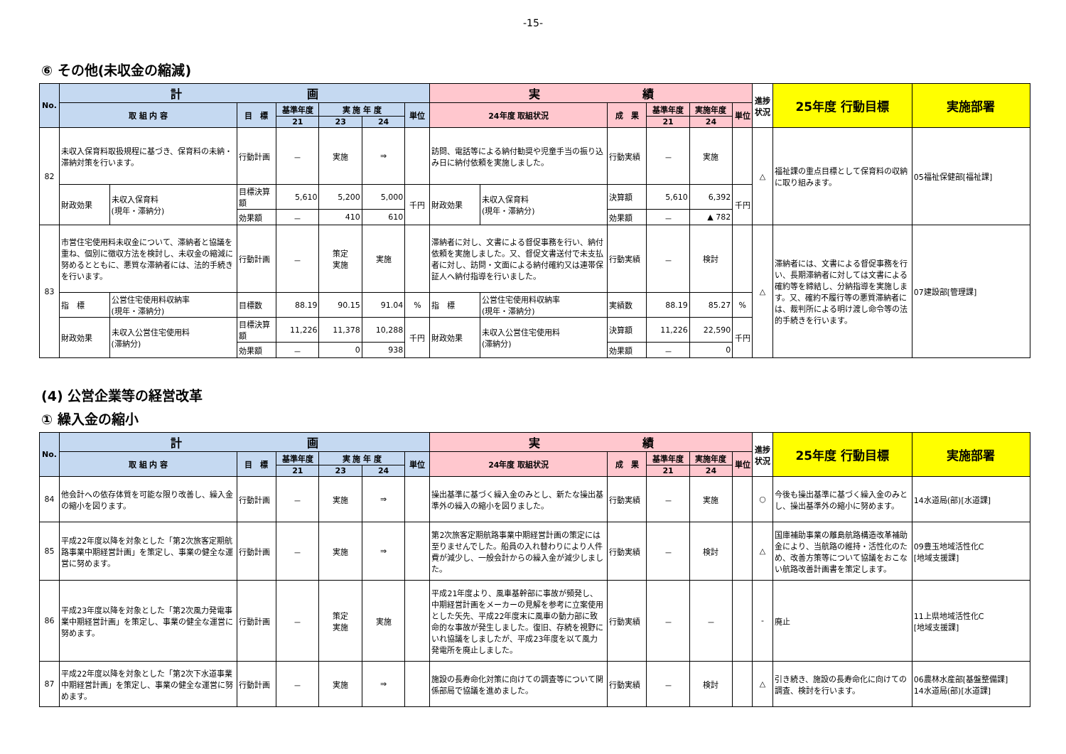-15-
⑥ その他(未収金の縮減)
| No. | 計 画 | | | | | | | 実 績 | | | | | | 進捗状況 | 25年度 行動目標 | 実施部署 |
| --- | --- | --- | --- | --- | --- | --- | --- | --- | --- | --- | --- | --- | --- | --- | --- | --- |
| | 取 組 内 容 | | 目 標 | 基準年度 | 実 施 年 度 | | 単位 | 24年度 取組状況 | | 成 果 | 基準年度 | 実施年度 | 単位 | | | |
| | | | | 21 | 23 | 24 | | | | | 21 | 24 | | | | |
| 82 | 未収入保育料取扱規程に基づき、保育料の未納・滞納対策を行います。 | | 行動計画 | － | 実施 | ⇒ | | 訪問、電話等による納付勧奨や児童手当の振り込み日に納付依頼を実施しました。 | | 行動実績 | － | 実施 | | △ | 福祉課の重点目標として保育料の収納に取り組みます。 | 05福祉保健部[福祉課] |
| | 財政効果 | 未収入保育料 (現年・滞納分) | 目標決算額 | 5,610 | 5,200 | 5,000 | 千円 | 財政効果 | 未収入保育料 (現年・滞納分) | 決算額 | 5,610 | 6,392 | 千円 | | | |
| | | | 効果額 | － | 410 | 610 | | | | 効果額 | － | ▲ 782 | | | | |
| 83 | 市営住宅使用料未収金について、滞納者と協議を重ね、個別に徴収方法を検討し、未収金の縮減に努めるとともに、悪質な滞納者には、法的手続きを行います。 | | 行動計画 | － | 策定 実施 | 実施 | | 滞納者に対し、文書による督促事務を行い、納付依頼を実施しました。又、督促文書送付で未支払者に対し、訪問・文面による納付確約又は連帯保証人へ納付指導を行いました。 | | 行動実績 | － | 検討 | | △ | 滞納者には、文書による督促事務を行い、長期滞納者に対しては文書による確約等を締結し、分納指導を実施します。又、確約不履行等の悪質滞納者には、裁判所による明け渡し命令等の法的手続きを行います。 | 07建設部[管理課] |
| | 指 標 | 公営住宅使用料収納率 (現年・滞納分) | 目標数 | 88.19 | 90.15 | 91.04 | % | 指 標 | 公営住宅使用料収納率 (現年・滞納分) | 実績数 | 88.19 | 85.27 | % | | | |
| | 財政効果 | 未収入公営住宅使用料 (滞納分) | 目標決算額 | 11,226 | 11,378 | 10,288 | 千円 | 財政効果 | 未収入公営住宅使用料 (滞納分) | 決算額 | 11,226 | 22,590 | 千円 | | | |
| | | | 効果額 | － | 0 | 938 | | | | 効果額 | － | 0 | | | | |
(4) 公営企業等の経営改革
① 繰入金の縮小
| No. | 計 画 | | | | | | 実 績 | | | | | 進捗状況 | 25年度 行動目標 | 実施部署 |
| --- | --- | --- | --- | --- | --- | --- | --- | --- | --- | --- | --- | --- | --- | --- |
| | 取 組 内 容 | 目 標 | 基準年度 | 実 施 年 度 | | 単位 | 24年度 取組状況 | 成 果 | 基準年度 | 実施年度 | 単位 | | | |
| | | | 21 | 23 | 24 | | | | 21 | 24 | | | | |
| 84 | 他会計への依存体質を可能な限り改善し、繰入金の縮小を図ります。 | 行動計画 | － | 実施 | ⇒ | | 操出基準に基づく繰入金のみとし、新たな操出基準外の繰入の縮小を図りました。 | 行動実績 | － | 実施 | | ○ | 今後も操出基準に基づく繰入金のみとし、操出基準外の縮小に努めます。 | 14水道局(部)[水道課] |
| 85 | 平成22年度以降を対象とした「第2次旅客定期航路事業中期経営計画」を策定し、事業の健全な運営に努めます。 | 行動計画 | － | 実施 | ⇒ | | 第2次旅客定期航路事業中期経営計画の策定には至りませんでした。船員の入れ替わりにより人件費が減少し、一般会計からの繰入金が減少しました。 | 行動実績 | － | 検討 | | △ | 国庫補助事業の離島航路構造改革補助金により、当航路の維持・活性化のため、改善方策等について協議をおこない航路改善計画書を策定します。 | 09豊玉地域活性化C [地域支援課] |
| 86 | 平成23年度以降を対象とした「第2次風力発電事業中期経営計画」を策定し、事業の健全な運営に努めます。 | 行動計画 | － | 策定 実施 | 実施 | | 平成21年度より、風車基幹部に事故が頻発し、中期経営計画をメーカーの見解を参考に立案使用とした矢先、平成22年度末に風車の動力部に致命的な事故が発生しました。復旧、存続を視野にいれ協議をしましたが、平成23年度を以て風力発電所を廃止しました。 | 行動実績 | － | － | | - | 廃止 | 11上県地域活性化C [地域支援課] |
| 87 | 平成22年度以降を対象とした「第2次下水道事業中期経営計画」を策定し、事業の健全な運営に努めます。 | 行動計画 | － | 実施 | ⇒ | | 施設の長寿命化対策に向けての調査等について関係部局で協議を進めました。 | 行動実績 | － | 検討 | | △ | 引き続き、施設の長寿命化に向けての調査、検討を行います。 | 06農林水産部[基盤整備課] 14水道局(部)[水道課] |